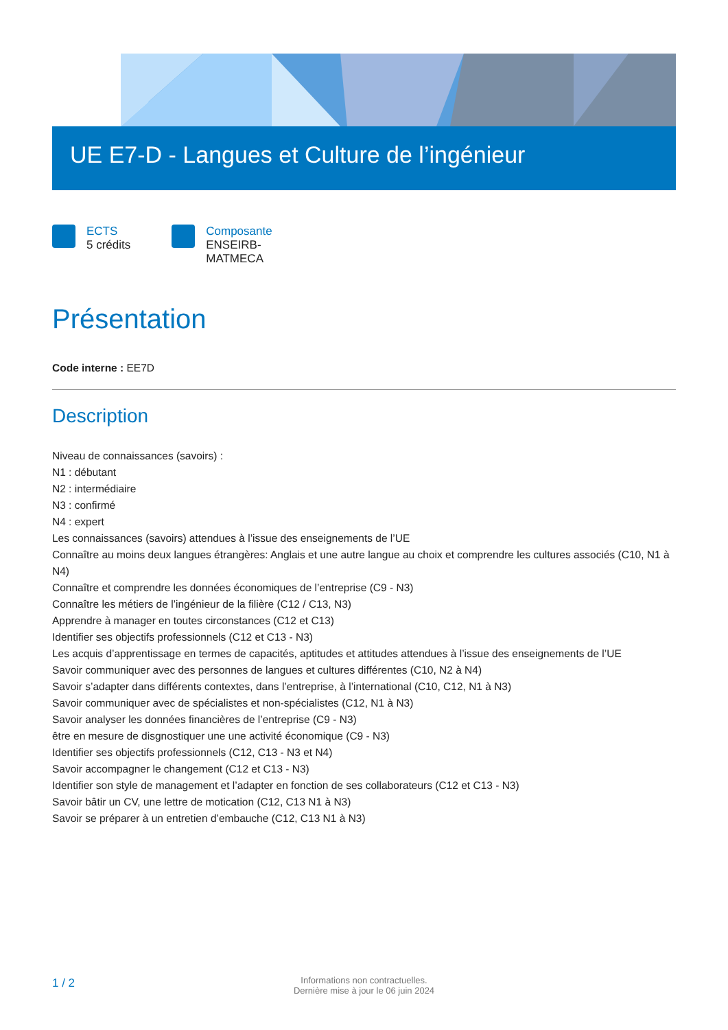UE E7-D - Langues et Culture de l’ingénieur
ECTS
5 crédits
Composante
ENSEIRB-
MATMECA
Présentation
Code interne : EE7D
Description
Niveau de connaissances (savoirs) :
N1 : débutant
N2 : intermédiaire
N3 : confirmé
N4 : expert
Les connaissances (savoirs) attendues à l’issue des enseignements de l’UE
Connaître au moins deux langues étrangères: Anglais et une autre langue au choix et comprendre les cultures associés (C10, N1 à N4)
Connaître et comprendre les données économiques de l’entreprise (C9 - N3)
Connaître les métiers de l’ingénieur de la filière (C12 / C13, N3)
Apprendre à manager en toutes circonstances (C12 et C13)
Identifier ses objectifs professionnels (C12 et C13 - N3)
Les acquis d’apprentissage en termes de capacités, aptitudes et attitudes attendues à l’issue des enseignements de l’UE
Savoir communiquer avec des personnes de langues et cultures différentes (C10, N2 à N4)
Savoir s’adapter dans différents contextes, dans l’entreprise, à l’international (C10, C12, N1 à N3)
Savoir communiquer avec de spécialistes et non-spécialistes (C12, N1 à N3)
Savoir analyser les données financières de l’entreprise (C9 - N3)
être en mesure de disgnostiquer une une activité économique (C9 - N3)
Identifier ses objectifs professionnels (C12, C13 - N3 et N4)
Savoir accompagner le changement (C12 et C13 - N3)
Identifier son style de management et l’adapter en fonction de ses collaborateurs (C12 et C13 - N3)
Savoir bâtir un CV, une lettre de motication (C12, C13 N1 à N3)
Savoir se préparer à un entretien d’embauche (C12, C13 N1 à N3)
1 / 2 Informations non contractuelles.
Dernière mise à jour le 06 juin 2024